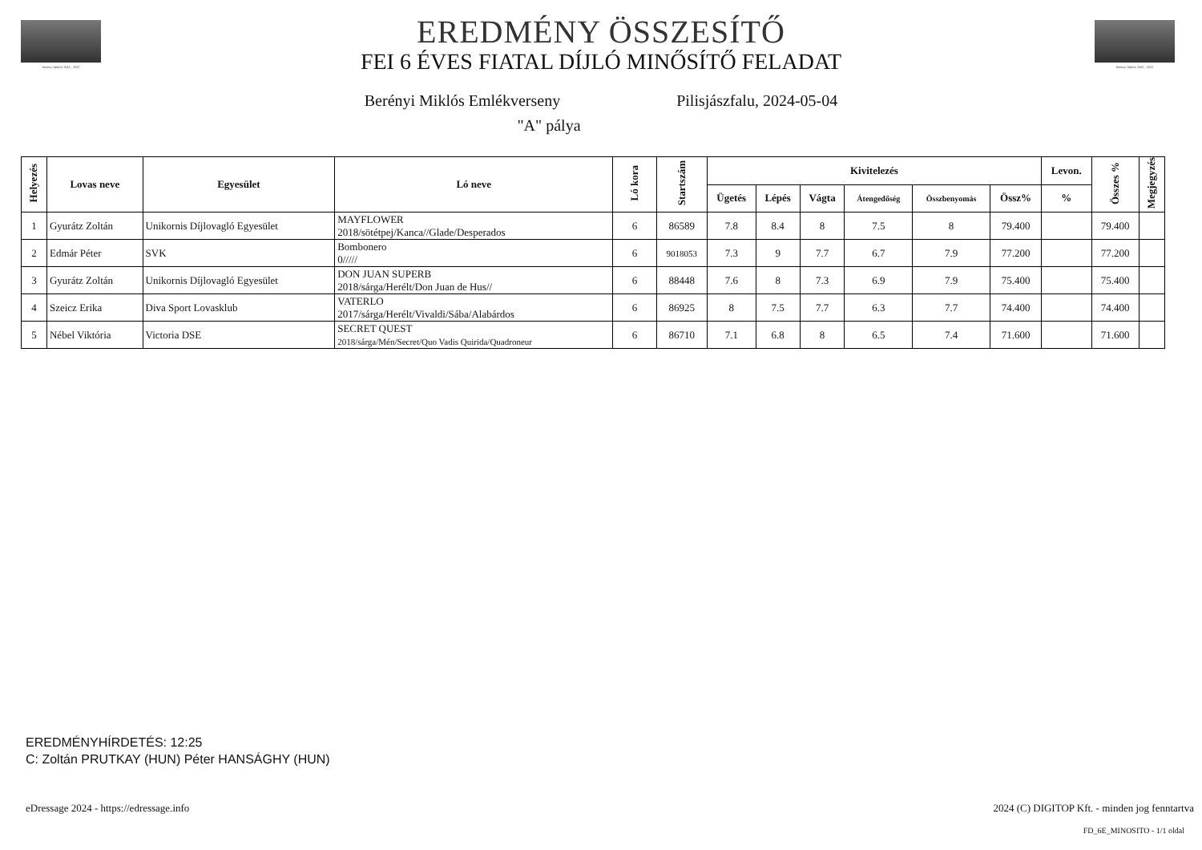Berényi Miklós 1943 – 2022
Berényi Miklós 1943 – 2022
EREDMÉNY ÖSSZESÍTŐ
FEI 6 ÉVES FIATAL DÍJLÓ MINŐSÍTŐ FELADAT
Berényi Miklós Emlékverseny Pilisjászfalu, 2024-05-04
"A" pálya
| Helyezés | Lovas neve | Egyesület | Ló neve | Ló kora | Startszám | Kivitelezés | | | | | | Levon. | Összes % | Megjegyzés |
| --- | --- | --- | --- | --- | --- | --- | --- | --- | --- | --- | --- | --- | --- | --- |
| | | | | | | Ügetés | Lépés | Vágta | Átengedőség | Összbenyomás | Össz% | % | | |
| 1 | Gyurátz Zoltán | Unikornis Díjlovagló Egyesület | MAYFLOWER 2018/sötétpej/Kanca//Glade/Desperados | 6 | 86589 | 7.8 | 8.4 | 8 | 7.5 | 8 | 79.400 | | 79.400 | |
| 2 | Edmár Péter | SVK | Bombonero 0///// | 6 | 9018053 | 7.3 | 9 | 7.7 | 6.7 | 7.9 | 77.200 | | 77.200 | |
| 3 | Gyurátz Zoltán | Unikornis Díjlovagló Egyesület | DON JUAN SUPERB 2018/sárga/Herélt/Don Juan de Hus// | 6 | 88448 | 7.6 | 8 | 7.3 | 6.9 | 7.9 | 75.400 | | 75.400 | |
| 4 | Szeicz Erika | Diva Sport Lovasklub | VATERLO 2017/sárga/Herélt/Vivaldi/Sába/Alabárdos | 6 | 86925 | 8 | 7.5 | 7.7 | 6.3 | 7.7 | 74.400 | | 74.400 | |
| 5 | Nébel Viktória | Victoria DSE | SECRET QUEST 2018/sárga/Mén/Secret/Quo Vadis Quirida/Quadroneur | 6 | 86710 | 7.1 | 6.8 | 8 | 6.5 | 7.4 | 71.600 | | 71.600 | |
EREDMÉNYHÍRDETÉS: 12:25
C: Zoltán PRUTKAY (HUN) Péter HANSÁGHY (HUN)
eDressage 2024 - https://edressage.info
2024 (C) DIGITOP Kft. - minden jog fenntartva
FD_6E_MINOSITO - 1/1 oldal